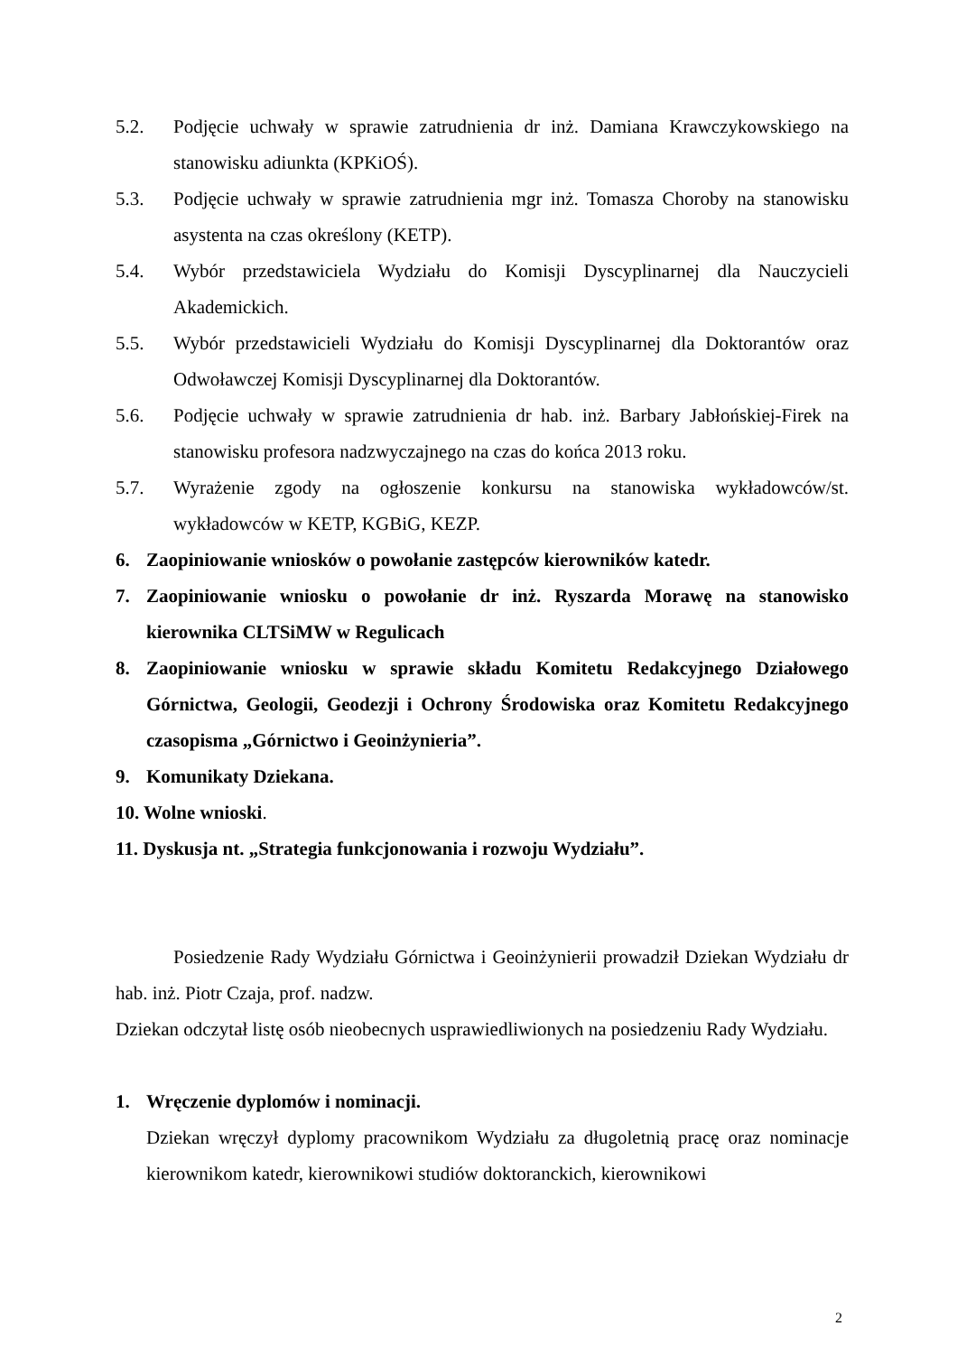5.2. Podjęcie uchwały w sprawie zatrudnienia dr inż. Damiana Krawczykowskiego na stanowisku adiunkta (KPKiOŚ).
5.3. Podjęcie uchwały w sprawie zatrudnienia mgr inż. Tomasza Choroby na stanowisku asystenta na czas określony (KETP).
5.4. Wybór przedstawiciela Wydziału do Komisji Dyscyplinarnej dla Nauczycieli Akademickich.
5.5. Wybór przedstawicieli Wydziału do Komisji Dyscyplinarnej dla Doktorantów oraz Odwoławczej Komisji Dyscyplinarnej dla Doktorantów.
5.6. Podjęcie uchwały w sprawie zatrudnienia dr hab. inż. Barbary Jabłońskiej-Firek na stanowisku profesora nadzwyczajnego na czas do końca 2013 roku.
5.7. Wyrażenie zgody na ogłoszenie konkursu na stanowiska wykładowców/st. wykładowców w KETP, KGBiG, KEZP.
6. Zaopiniowanie wniosków o powołanie zastępców kierowników katedr.
7. Zaopiniowanie wniosku o powołanie dr inż. Ryszarda Morawę na stanowisko kierownika CLTSiMW w Regulicach
8. Zaopiniowanie wniosku w sprawie składu Komitetu Redakcyjnego Działowego Górnictwa, Geologii, Geodezji i Ochrony Środowiska oraz Komitetu Redakcyjnego czasopisma „Górnictwo i Geoinżynieria”.
9. Komunikaty Dziekana.
10. Wolne wnioski.
11. Dyskusja nt. „Strategia funkcjonowania i rozwoju Wydziału”.
Posiedzenie Rady Wydziału Górnictwa i Geoinżynierii prowadził Dziekan Wydziału dr hab. inż. Piotr Czaja, prof. nadzw.
Dziekan odczytał listę osób nieobecnych usprawiedliwionych na posiedzeniu Rady Wydziału.
1. Wręczenie dyplomów i nominacji.
Dziekan wręczył dyplomy pracownikom Wydziału za długoletnią pracę oraz nominacje kierownikom katedr, kierownikowi studiów doktoranckich, kierownikowi
2